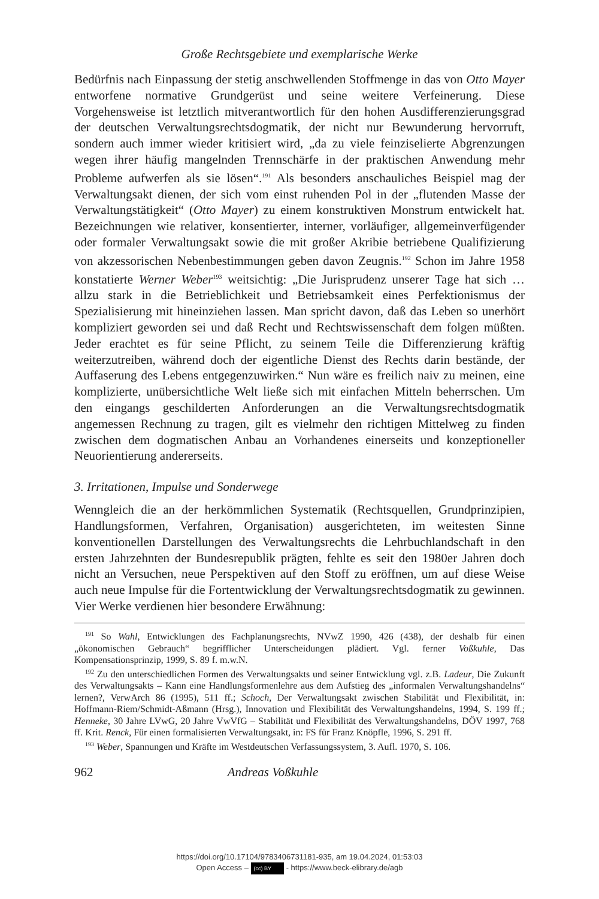Große Rechtsgebiete und exemplarische Werke
Bedürfnis nach Einpassung der stetig anschwellenden Stoffmenge in das von Otto Mayer entworfene normative Grundgerüst und seine weitere Verfeinerung. Diese Vorgehensweise ist letztlich mitverantwortlich für den hohen Ausdifferenzierungsgrad der deutschen Verwaltungsrechtsdogmatik, der nicht nur Bewunderung hervorruft, sondern auch immer wieder kritisiert wird, „da zu viele feinziselierte Abgrenzungen wegen ihrer häufig mangelnden Trennschärfe in der praktischen Anwendung mehr Probleme aufwerfen als sie lösen“.<sup>191</sup> Als besonders anschauliches Beispiel mag der Verwaltungsakt dienen, der sich vom einst ruhenden Pol in der „flutenden Masse der Verwaltungstätigkeit“ (Otto Mayer) zu einem konstruktiven Monstrum entwickelt hat. Bezeichnungen wie relativer, konsentierter, interner, vorläufiger, allgemeinverfügender oder formaler Verwaltungsakt sowie die mit großer Akribie betriebene Qualifizierung von akzessorischen Nebenbestimmungen geben davon Zeugnis.<sup>192</sup> Schon im Jahre 1958 konstatierte Werner Weber<sup>193</sup> weitsichtig: „Die Jurisprudenz unserer Tage hat sich … allzu stark in die Betrieblichkeit und Betriebsamkeit eines Perfektionismus der Spezialisierung mit hineinziehen lassen. Man spricht davon, daß das Leben so unerhört kompliziert geworden sei und daß Recht und Rechtswissenschaft dem folgen müßten. Jeder erachtet es für seine Pflicht, zu seinem Teile die Differenzierung kräftig weiterzutreiben, während doch der eigentliche Dienst des Rechts darin bestände, der Auffaserung des Lebens entgegenzuwirken.“ Nun wäre es freilich naiv zu meinen, eine komplizierte, unübersichtliche Welt ließe sich mit einfachen Mitteln beherrschen. Um den eingangs geschilderten Anforderungen an die Verwaltungsrechtsdogmatik angemessen Rechnung zu tragen, gilt es vielmehr den richtigen Mittelweg zu finden zwischen dem dogmatischen Anbau an Vorhandenes einerseits und konzeptioneller Neuorientierung andererseits.
3. Irritationen, Impulse und Sonderwege
Wenngleich die an der herkömmlichen Systematik (Rechtsquellen, Grundprinzipien, Handlungsformen, Verfahren, Organisation) ausgerichteten, im weitesten Sinne konventionellen Darstellungen des Verwaltungsrechts die Lehrbuchlandschaft in den ersten Jahrzehnten der Bundesrepublik prägten, fehlte es seit den 1980er Jahren doch nicht an Versuchen, neue Perspektiven auf den Stoff zu eröffnen, um auf diese Weise auch neue Impulse für die Fortentwicklung der Verwaltungsrechtsdogmatik zu gewinnen. Vier Werke verdienen hier besondere Erwähnung:
<sup>191</sup> So Wahl, Entwicklungen des Fachplanungsrechts, NVwZ 1990, 426 (438), der deshalb für einen „ökonomischen Gebrauch“ begrifflicher Unterscheidungen plädiert. Vgl. ferner Voßkuhle, Das Kompensationsprinzip, 1999, S. 89 f. m.w.N.
<sup>192</sup> Zu den unterschiedlichen Formen des Verwaltungsakts und seiner Entwicklung vgl. z.B. Ladeur, Die Zukunft des Verwaltungsakts – Kann eine Handlungsformenlehre aus dem Aufstieg des „informalen Verwaltungshandelns“ lernen?, VerwArch 86 (1995), 511 ff.; Schoch, Der Verwaltungsakt zwischen Stabilität und Flexibilität, in: Hoffmann-Riem/Schmidt-Aßmann (Hrsg.), Innovation und Flexibilität des Verwaltungshandelns, 1994, S. 199 ff.; Henneke, 30 Jahre LVwG, 20 Jahre VwVfG – Stabilität und Flexibilität des Verwaltungshandelns, DÖV 1997, 768 ff. Krit. Renck, Für einen formalisierten Verwaltungsakt, in: FS für Franz Knöpfle, 1996, S. 291 ff.
<sup>193</sup> Weber, Spannungen und Kräfte im Westdeutschen Verfassungssystem, 3. Aufl. 1970, S. 106.
962 Andreas Voßkuhle
https://doi.org/10.17104/9783406731181-935, am 19.04.2024, 01:53:03
Open Access – (cc) BY - https://www.beck-elibrary.de/agb